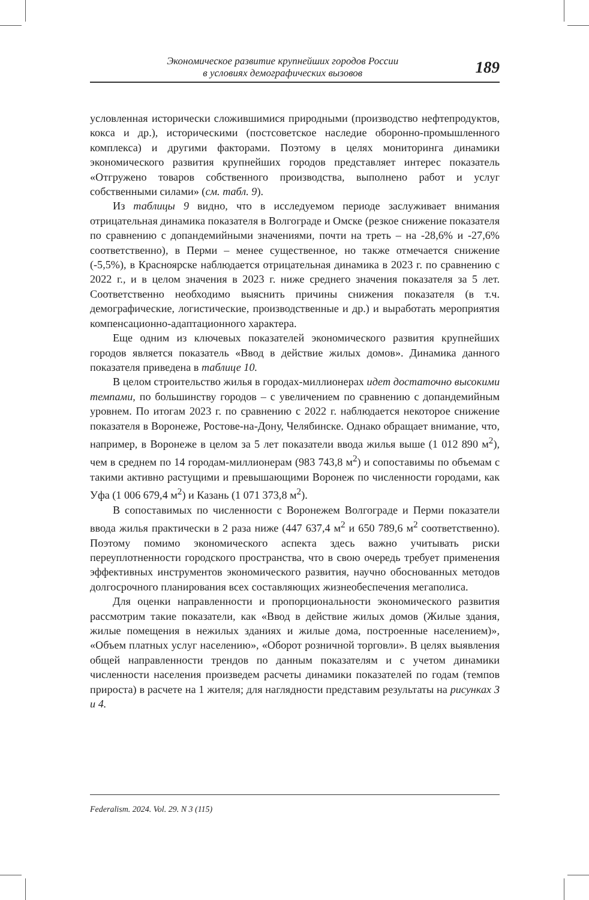Экономическое развитие крупнейших городов России
в условиях демографических вызовов
189
условленная исторически сложившимися природными (производство нефтепродуктов, кокса и др.), историческими (постсоветское наследие оборонно-промышленного комплекса) и другими факторами. Поэтому в целях мониторинга динамики экономического развития крупнейших городов представляет интерес показатель «Отгружено товаров собственного производства, выполнено работ и услуг собственными силами» (см. табл. 9).
Из таблицы 9 видно, что в исследуемом периоде заслуживает внимания отрицательная динамика показателя в Волгограде и Омске (резкое снижение показателя по сравнению с допандемийными значениями, почти на треть – на -28,6% и -27,6% соответственно), в Перми – менее существенное, но также отмечается снижение (-5,5%), в Красноярске наблюдается отрицательная динамика в 2023 г. по сравнению с 2022 г., и в целом значения в 2023 г. ниже среднего значения показателя за 5 лет. Соответственно необходимо выяснить причины снижения показателя (в т.ч. демографические, логистические, производственные и др.) и выработать мероприятия компенсационно-адаптационного характера.
Еще одним из ключевых показателей экономического развития крупнейших городов является показатель «Ввод в действие жилых домов». Динамика данного показателя приведена в таблице 10.
В целом строительство жилья в городах-миллионерах идет достаточно высокими темпами, по большинству городов – с увеличением по сравнению с допандемийным уровнем. По итогам 2023 г. по сравнению с 2022 г. наблюдается некоторое снижение показателя в Воронеже, Ростове-на-Дону, Челябинске. Однако обращает внимание, что, например, в Воронеже в целом за 5 лет показатели ввода жилья выше (1 012 890 м<sup>2</sup>), чем в среднем по 14 городам-миллионерам (983 743,8 м<sup>2</sup>) и сопоставимы по объемам с такими активно растущими и превышающими Воронеж по численности городами, как Уфа (1 006 679,4 м<sup>2</sup>) и Казань (1 071 373,8 м<sup>2</sup>).
В сопоставимых по численности с Воронежем Волгограде и Перми показатели ввода жилья практически в 2 раза ниже (447 637,4 м<sup>2</sup> и 650 789,6 м<sup>2</sup> соответственно). Поэтому помимо экономического аспекта здесь важно учитывать риски переуплотненности городского пространства, что в свою очередь требует применения эффективных инструментов экономического развития, научно обоснованных методов долгосрочного планирования всех составляющих жизнеобеспечения мегаполиса.
Для оценки направленности и пропорциональности экономического развития рассмотрим такие показатели, как «Ввод в действие жилых домов (Жилые здания, жилые помещения в нежилых зданиях и жилые дома, построенные населением)», «Объем платных услуг населению», «Оборот розничной торговли». В целях выявления общей направленности трендов по данным показателям и с учетом динамики численности населения произведем расчеты динамики показателей по годам (темпов прироста) в расчете на 1 жителя; для наглядности представим результаты на рисунках 3 и 4.
Federalism. 2024. Vol. 29. N 3 (115)